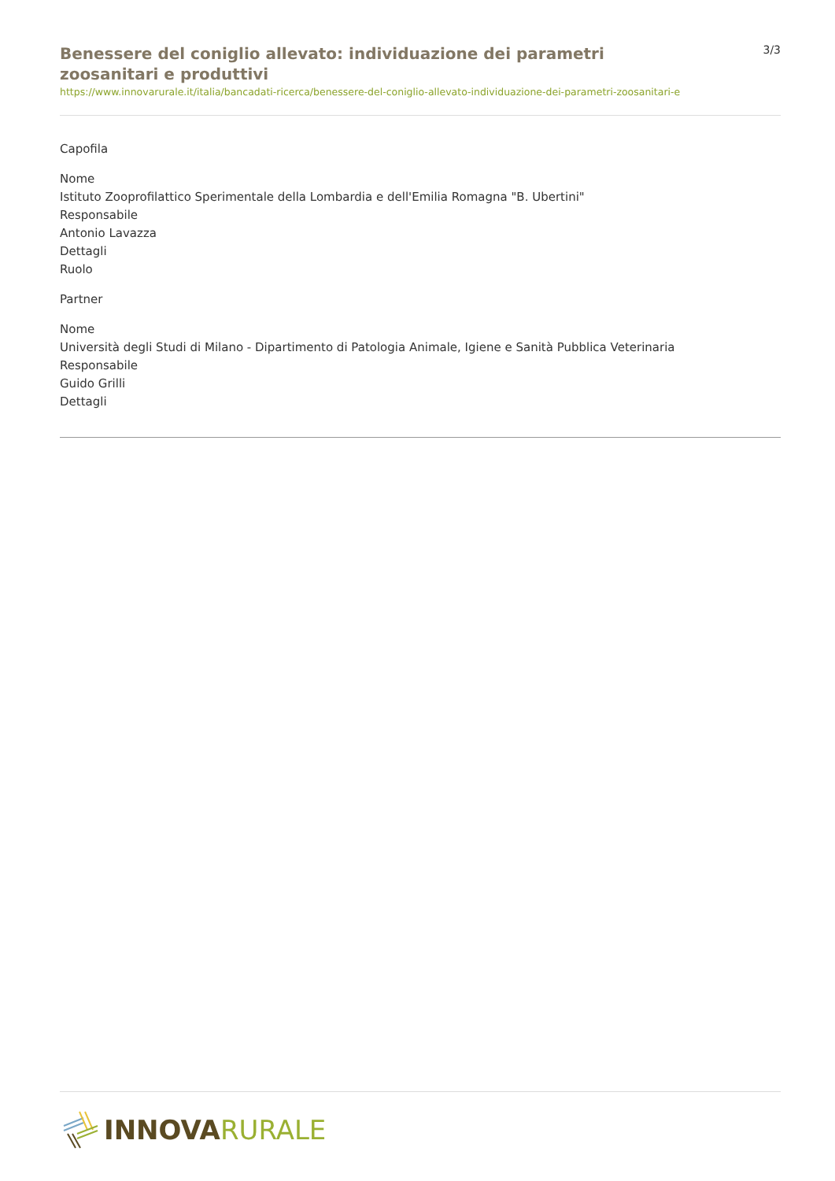Benessere del coniglio allevato: individuazione dei parametri zoosanitari e produttivi
3/3
https://www.innovarurale.it/italia/bancadati-ricerca/benessere-del-coniglio-allevato-individuazione-dei-parametri-zoosanitari-e
Capofila
Nome
Istituto Zooprofilattico Sperimentale della Lombardia e dell'Emilia Romagna "B. Ubertini"
Responsabile
Antonio Lavazza
Dettagli
Ruolo
Partner
Nome
Università degli Studi di Milano - Dipartimento di Patologia Animale, Igiene e Sanità Pubblica Veterinaria
Responsabile
Guido Grilli
Dettagli
INNOVA RURALE